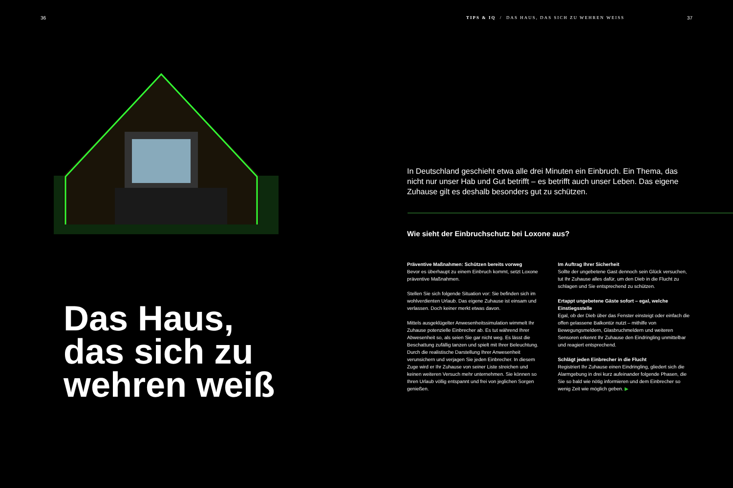36
Das Haus,
das sich zu
wehren weiß
TIPS & IQ / DAS HAUS, DAS SICH ZU WEHREN WEISS
37
In Deutschland geschieht etwa alle drei Minuten ein Einbruch. Ein Thema, das nicht nur unser Hab und Gut betrifft – es betrifft auch unser Leben. Das eigene Zuhause gilt es deshalb besonders gut zu schützen.
Wie sieht der Einbruchschutz bei Loxone aus?
Präventive Maßnahmen: Schützen bereits vorweg
Bevor es überhaupt zu einem Einbruch kommt, setzt Loxone präventive Maßnahmen.
Stellen Sie sich folgende Situation vor: Sie befinden sich im wohlverdienten Urlaub. Das eigene Zuhause ist einsam und verlassen. Doch keiner merkt etwas davon.
Mittels ausgeklügelter Anwesenheitssimulation wimmelt Ihr Zuhause potenzielle Einbrecher ab. Es tut während Ihrer Abwesenheit so, als seien Sie gar nicht weg. Es lässt die Beschattung zufällig tanzen und spielt mit Ihrer Beleuchtung. Durch die realistische Darstellung Ihrer Anwesenheit verunsichern und verjagen Sie jeden Einbrecher. In diesem Zuge wird er Ihr Zuhause von seiner Liste streichen und keinen weiteren Versuch mehr unternehmen. Sie können so Ihren Urlaub völlig entspannt und frei von jeglichen Sorgen genießen.
Im Auftrag Ihrer Sicherheit
Sollte der ungebetene Gast dennoch sein Glück versuchen, tut Ihr Zuhause alles dafür, um den Dieb in die Flucht zu schlagen und Sie entsprechend zu schützen.
Ertappt ungebetene Gäste sofort – egal, welche Einstiegsstelle
Egal, ob der Dieb über das Fenster einsteigt oder einfach die offen gelassene Balkontür nutzt – mithilfe von Bewegungsmeldern, Glasbruchmeldern und weiteren Sensoren erkennt Ihr Zuhause den Eindringling unmittelbar und reagiert entsprechend.
Schlägt jeden Einbrecher in die Flucht
Registriert Ihr Zuhause einen Eindringling, gliedert sich die Alarmgebung in drei kurz aufeinander folgende Phasen, die Sie so bald wie nötig informieren und dem Einbrecher so wenig Zeit wie möglich geben. ▶